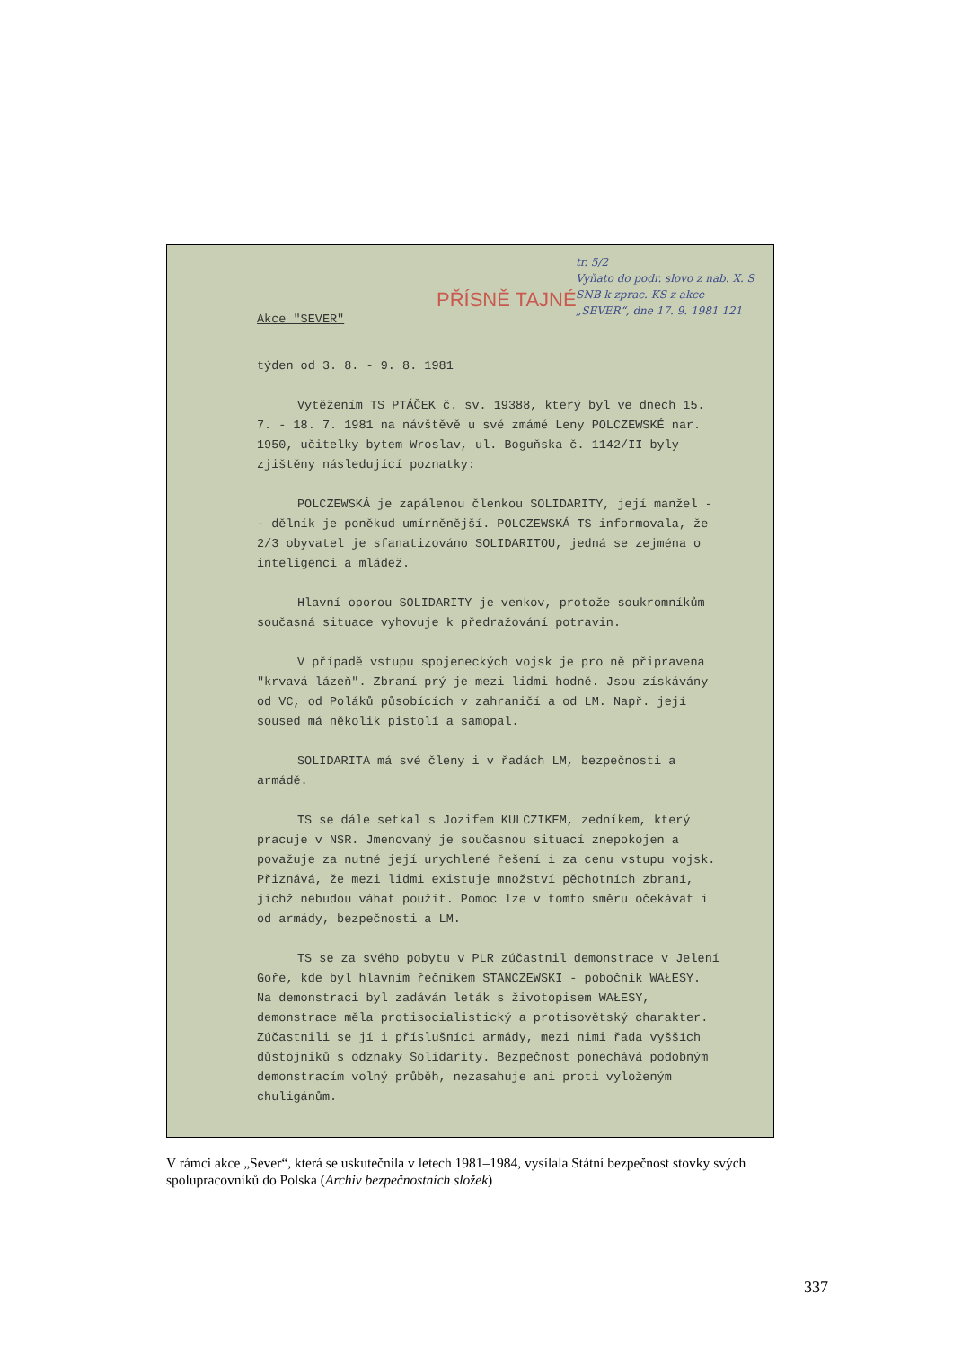tr. 5/2
Vyňato do podr. slovo z nab. X. S SNB k zprac. KS z akce „SEVER“, dne 17. 9. 1981 121
PŘÍSNĚ TAJNÉ
Akce "SEVER"
týden od 3. 8. - 9. 8. 1981
Vytěžením TS PTÁČEK č. sv. 19388, který byl ve dnech 15. 7. - 18. 7. 1981 na návštěvě u své zmámé Leny POLCZEWSKÉ nar. 1950, učitelky bytem Wroslav, ul. Boguňska č. 1142/II byly zjištěny následující poznatky:
POLCZEWSKÁ je zapálenou členkou SOLIDARITY, její manžel - - dělník je poněkud umírněnější. POLCZEWSKÁ TS informovala, že 2/3 obyvatel je sfanatizováno SOLIDARITOU, jedná se zejména o inteligenci a mládež.
Hlavní oporou SOLIDARITY je venkov, protože soukromníkům současná situace vyhovuje k předražování potravin.
V případě vstupu spojeneckých vojsk je pro ně připravena "krvavá lázeň". Zbraní prý je mezi lidmi hodně. Jsou získávány od VC, od Poláků působících v zahraničí a od LM. Např. její soused má několik pistolí a samopal.
SOLIDARITA má své členy i v řadách LM, bezpečnosti a armádě.
TS se dále setkal s Jozifem KULCZIKEM, zedníkem, který pracuje v NSR. Jmenovaný je současnou situací znepokojen a považuje za nutné její urychlené řešení i za cenu vstupu vojsk. Přiznává, že mezi lidmi existuje množství pěchotních zbraní, jichž nebudou váhat použít. Pomoc lze v tomto směru očekávat i od armády, bezpečnosti a LM.
TS se za svého pobytu v PLR zúčastnil demonstrace v Jelení Goře, kde byl hlavním řečníkem STANCZEWSKI - pobočník WAŁESY. Na demonstraci byl zadáván leták s životopisem WAŁESY, demonstrace měla protisocialistický a protisovětský charakter. Zúčastnili se jí i příslušníci armády, mezi nimi řada vyšších důstojníků s odznaky Solidarity. Bezpečnost ponechává podobným demonstracím volný průběh, nezasahuje ani proti vyloženým chuligánům.
V rámci akce „Sever“, která se uskutečnila v letech 1981–1984, vysílala Státní bezpečnost stovky svých spolupracovníků do Polska (Archiv bezpečnostních složek)
337